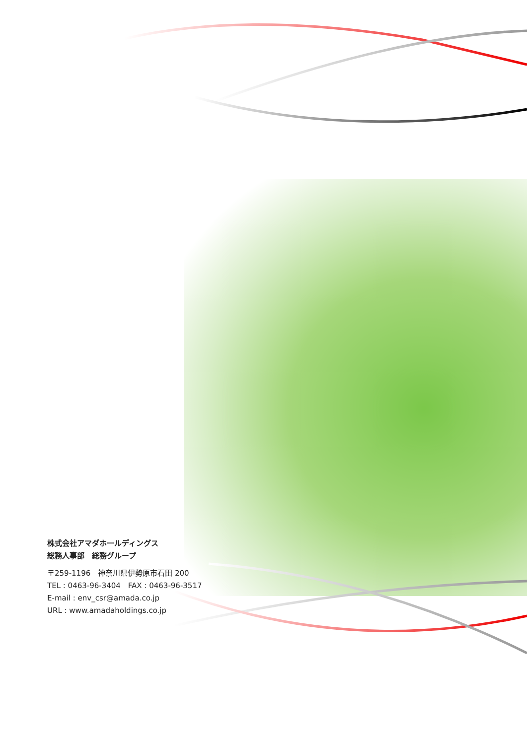株式会社アマダホールディングス
総務人事部　総務グループ
〒259-1196　神奈川県伊勢原市石田 200
TEL : 0463-96-3404　FAX : 0463-96-3517
E-mail : env_csr@amada.co.jp
URL : www.amadaholdings.co.jp